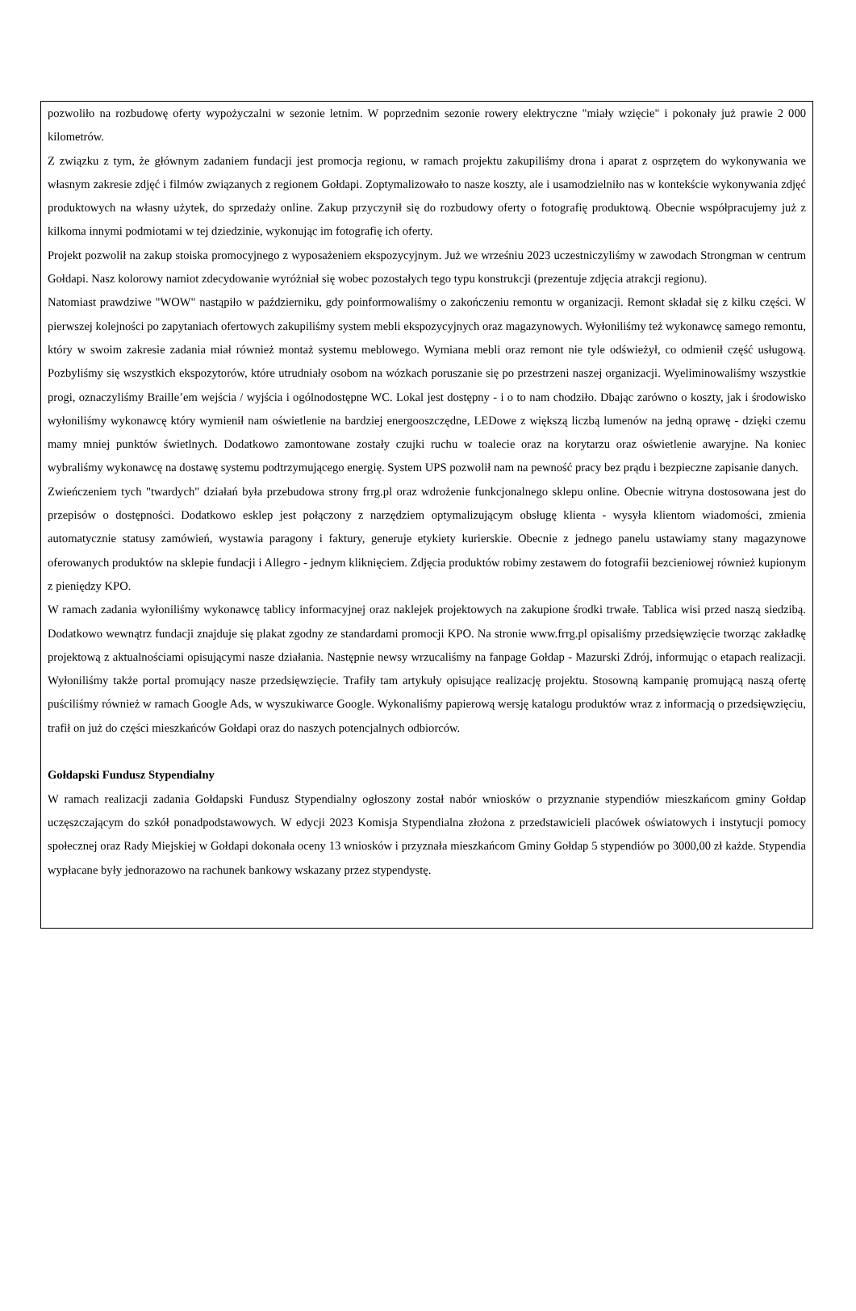pozwoliło na rozbudowę oferty wypożyczalni w sezonie letnim. W poprzednim sezonie rowery elektryczne "miały wzięcie" i pokonały już prawie 2 000 kilometrów.
Z związku z tym, że głównym zadaniem fundacji jest promocja regionu, w ramach projektu zakupiliśmy drona i aparat z osprzętem do wykonywania we własnym zakresie zdjęć i filmów związanych z regionem Gołdapi. Zoptymalizowało to nasze koszty, ale i usamodzielniło nas w kontekście wykonywania zdjęć produktowych na własny użytek, do sprzedaży online. Zakup przyczynił się do rozbudowy oferty o fotografię produktową. Obecnie współpracujemy już z kilkoma innymi podmiotami w tej dziedzinie, wykonując im fotografię ich oferty.
Projekt pozwolił na zakup stoiska promocyjnego z wyposażeniem ekspozycyjnym. Już we wrześniu 2023 uczestniczyliśmy w zawodach Strongman w centrum Gołdapi. Nasz kolorowy namiot zdecydowanie wyróżniał się wobec pozostałych tego typu konstrukcji (prezentuje zdjęcia atrakcji regionu).
Natomiast prawdziwe "WOW" nastąpiło w październiku, gdy poinformowaliśmy o zakończeniu remontu w organizacji. Remont składał się z kilku części. W pierwszej kolejności po zapytaniach ofertowych zakupiliśmy system mebli ekspozycyjnych oraz magazynowych. Wyłoniliśmy też wykonawcę samego remontu, który w swoim zakresie zadania miał również montaż systemu meblowego. Wymiana mebli oraz remont nie tyle odświeżył, co odmienił część usługową. Pozbyliśmy się wszystkich ekspozytorów, które utrudniały osobom na wózkach poruszanie się po przestrzeni naszej organizacji. Wyeliminowaliśmy wszystkie progi, oznaczyliśmy Braille’em wejścia / wyjścia i ogólnodostępne WC. Lokal jest dostępny - i o to nam chodziło. Dbając zarówno o koszty, jak i środowisko wyłoniliśmy wykonawcę który wymienił nam oświetlenie na bardziej energooszczędne, LEDowe z większą liczbą lumenów na jedną oprawę - dzięki czemu mamy mniej punktów świetlnych. Dodatkowo zamontowane zostały czujki ruchu w toalecie oraz na korytarzu oraz oświetlenie awaryjne. Na koniec wybraliśmy wykonawcę na dostawę systemu podtrzymującego energię. System UPS pozwolił nam na pewność pracy bez prądu i bezpieczne zapisanie danych.
Zwieńczeniem tych "twardych" działań była przebudowa strony frrg.pl oraz wdrożenie funkcjonalnego sklepu online. Obecnie witryna dostosowana jest do przepisów o dostępności. Dodatkowo esklep jest połączony z narzędziem optymalizującym obsługę klienta - wysyła klientom wiadomości, zmienia automatycznie statusy zamówień, wystawia paragony i faktury, generuje etykiety kurierskie. Obecnie z jednego panelu ustawiamy stany magazynowe oferowanych produktów na sklepie fundacji i Allegro - jednym kliknięciem. Zdjęcia produktów robimy zestawem do fotografii bezcieniowej również kupionym z pieniędzy KPO.
W ramach zadania wyłoniliśmy wykonawcę tablicy informacyjnej oraz naklejek projektowych na zakupione środki trwałe. Tablica wisi przed naszą siedzibą. Dodatkowo wewnątrz fundacji znajduje się plakat zgodny ze standardami promocji KPO. Na stronie www.frrg.pl opisaliśmy przedsięwzięcie tworząc zakładkę projektową z aktualnościami opisującymi nasze działania. Następnie newsy wrzucaliśmy na fanpage Gołdap - Mazurski Zdrój, informując o etapach realizacji. Wyłoniliśmy także portal promujący nasze przedsięwzięcie. Trafiły tam artykuły opisujące realizację projektu. Stosowną kampanię promującą naszą ofertę puściliśmy również w ramach Google Ads, w wyszukiwarce Google. Wykonaliśmy papierową wersję katalogu produktów wraz z informacją o przedsięwzięciu, trafił on już do części mieszkańców Gołdapi oraz do naszych potencjalnych odbiorców.
Gołdapski Fundusz Stypendialny
W ramach realizacji zadania Gołdapski Fundusz Stypendialny ogłoszony został nabór wniosków o przyznanie stypendiów mieszkańcom gminy Gołdap uczęszczającym do szkół ponadpodstawowych. W edycji 2023 Komisja Stypendialna złożona z przedstawicieli placówek oświatowych i instytucji pomocy społecznej oraz Rady Miejskiej w Gołdapi dokonała oceny 13 wniosków i przyznała mieszkańcom Gminy Gołdap 5 stypendiów po 3000,00 zł każde. Stypendia wypłacane były jednorazowo na rachunek bankowy wskazany przez stypendystę.